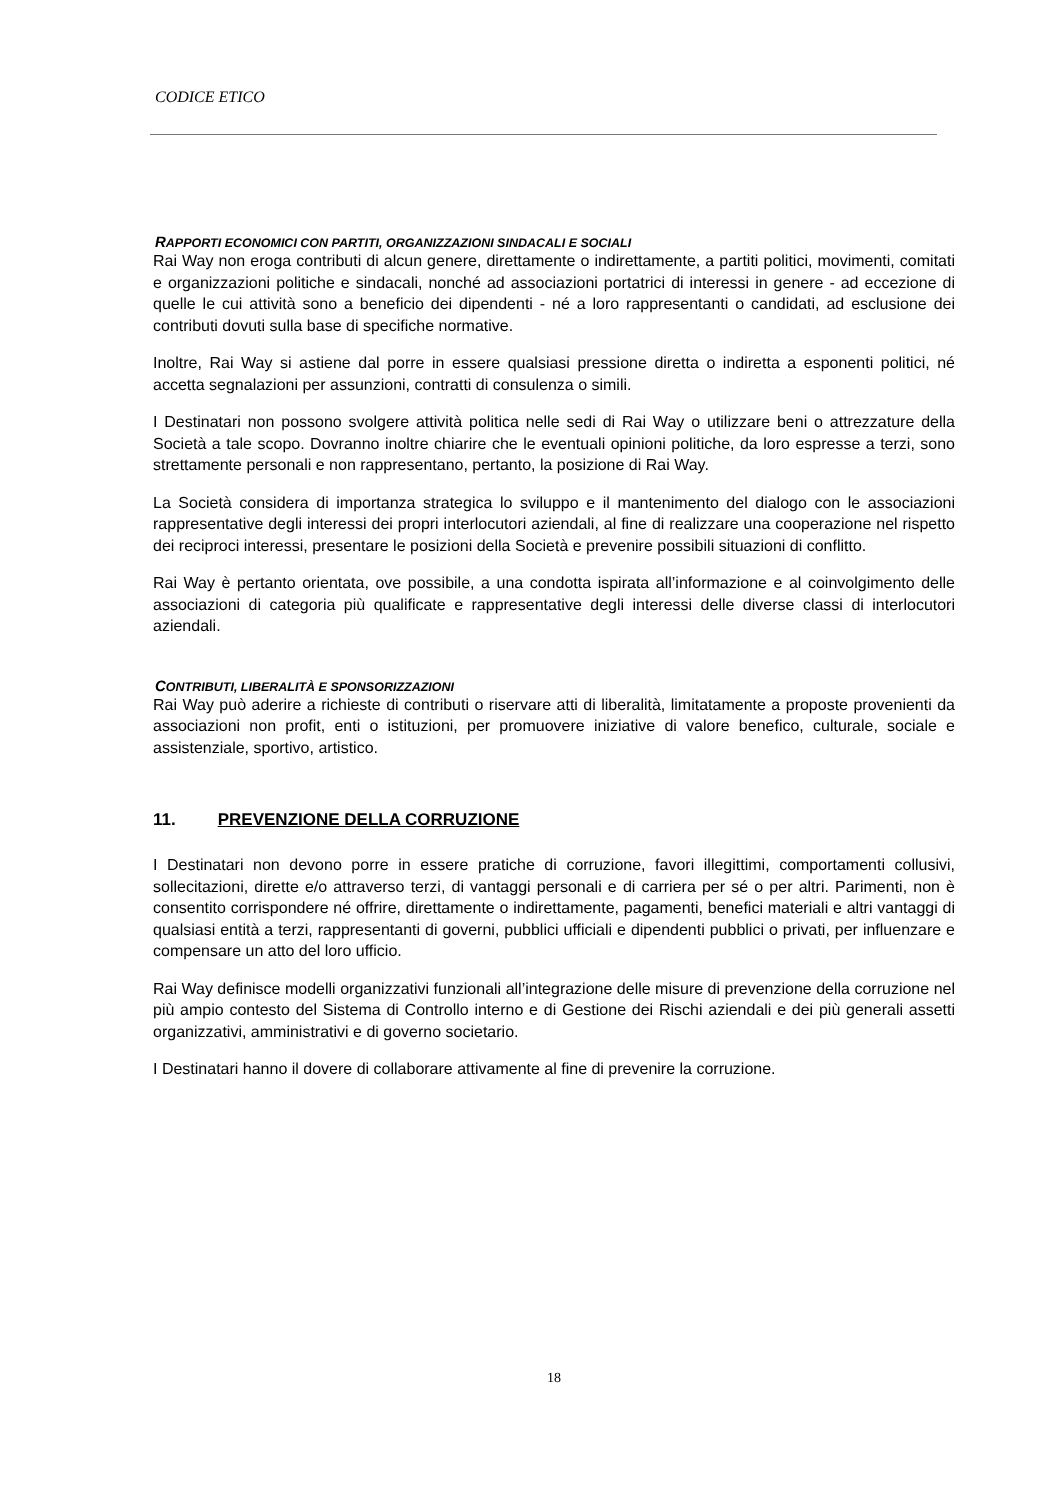CODICE ETICO
RAPPORTI ECONOMICI CON PARTITI, ORGANIZZAZIONI SINDACALI E SOCIALI
Rai Way non eroga contributi di alcun genere, direttamente o indirettamente, a partiti politici, movimenti, comitati e organizzazioni politiche e sindacali, nonché ad associazioni portatrici di interessi in genere - ad eccezione di quelle le cui attività sono a beneficio dei dipendenti - né a loro rappresentanti o candidati, ad esclusione dei contributi dovuti sulla base di specifiche normative.
Inoltre, Rai Way si astiene dal porre in essere qualsiasi pressione diretta o indiretta a esponenti politici, né accetta segnalazioni per assunzioni, contratti di consulenza o simili.
I Destinatari non possono svolgere attività politica nelle sedi di Rai Way o utilizzare beni o attrezzature della Società a tale scopo. Dovranno inoltre chiarire che le eventuali opinioni politiche, da loro espresse a terzi, sono strettamente personali e non rappresentano, pertanto, la posizione di Rai Way.
La Società considera di importanza strategica lo sviluppo e il mantenimento del dialogo con le associazioni rappresentative degli interessi dei propri interlocutori aziendali, al fine di realizzare una cooperazione nel rispetto dei reciproci interessi, presentare le posizioni della Società e prevenire possibili situazioni di conflitto.
Rai Way è pertanto orientata, ove possibile, a una condotta ispirata all’informazione e al coinvolgimento delle associazioni di categoria più qualificate e rappresentative degli interessi delle diverse classi di interlocutori aziendali.
CONTRIBUTI, LIBERALITÀ E SPONSORIZZAZIONI
Rai Way può aderire a richieste di contributi o riservare atti di liberalità, limitatamente a proposte provenienti da associazioni non profit, enti o istituzioni, per promuovere iniziative di valore benefico, culturale, sociale e assistenziale, sportivo, artistico.
11. PREVENZIONE DELLA CORRUZIONE
I Destinatari non devono porre in essere pratiche di corruzione, favori illegittimi, comportamenti collusivi, sollecitazioni, dirette e/o attraverso terzi, di vantaggi personali e di carriera per sé o per altri. Parimenti, non è consentito corrispondere né offrire, direttamente o indirettamente, pagamenti, benefici materiali e altri vantaggi di qualsiasi entità a terzi, rappresentanti di governi, pubblici ufficiali e dipendenti pubblici o privati, per influenzare e compensare un atto del loro ufficio.
Rai Way definisce modelli organizzativi funzionali all’integrazione delle misure di prevenzione della corruzione nel più ampio contesto del Sistema di Controllo interno e di Gestione dei Rischi aziendali e dei più generali assetti organizzativi, amministrativi e di governo societario.
I Destinatari hanno il dovere di collaborare attivamente al fine di prevenire la corruzione.
18